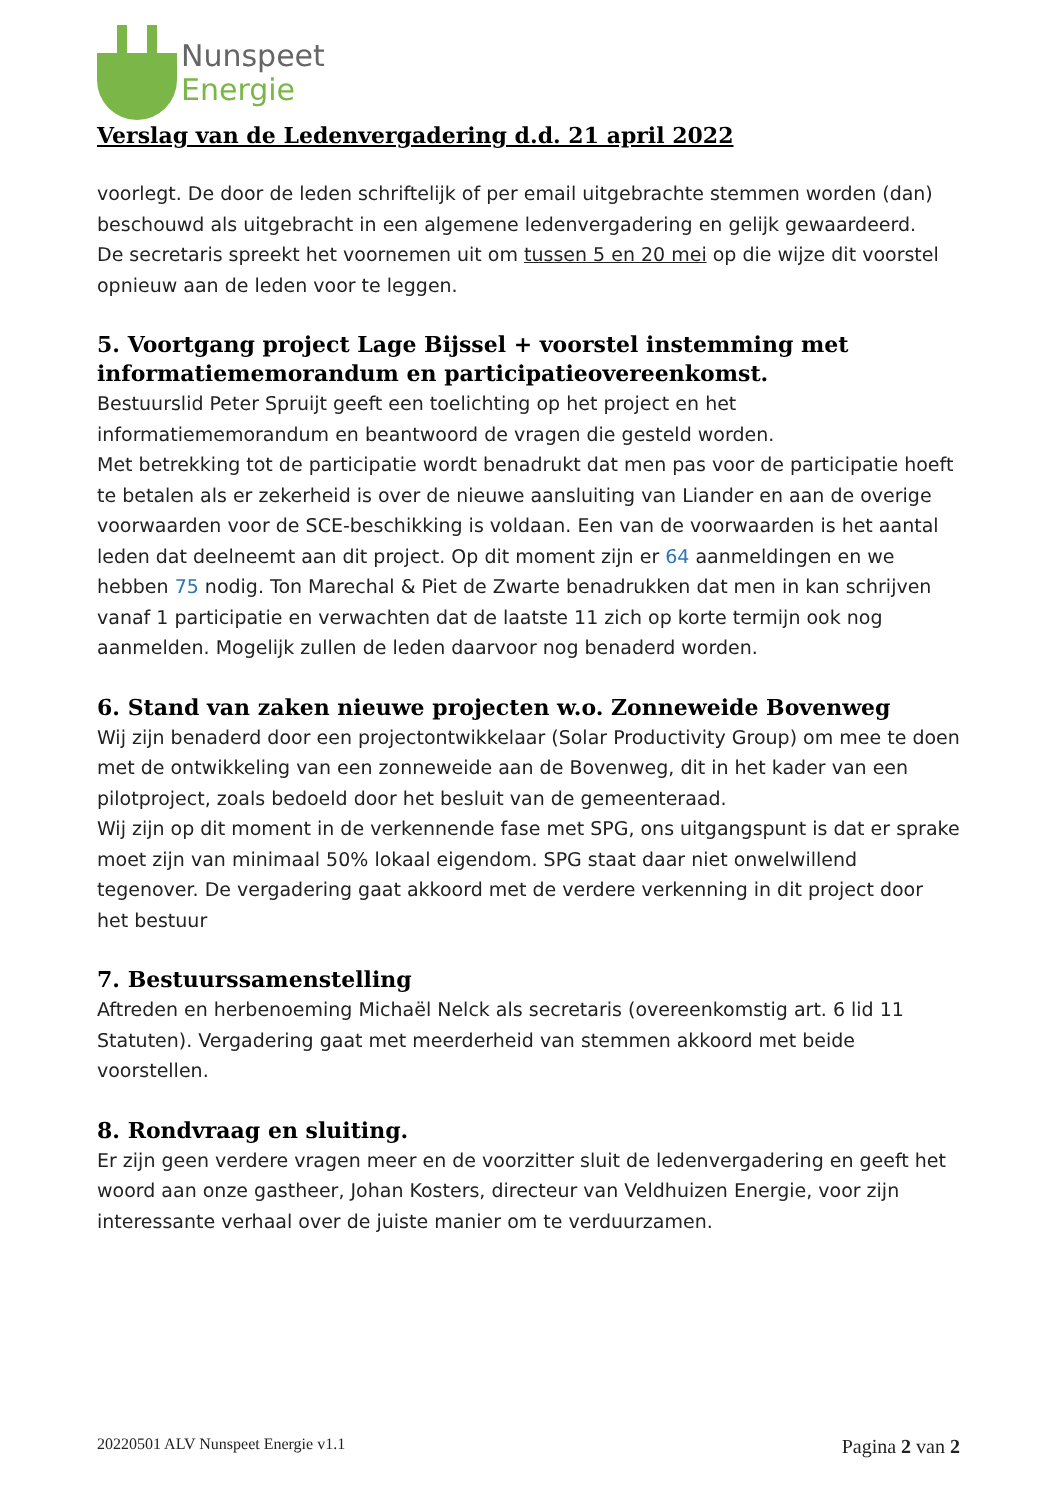Nunspeet
Energie
Verslag van de Ledenvergadering d.d. 21 april 2022
voorlegt. De door de leden schriftelijk of per email uitgebrachte stemmen worden (dan) beschouwd als uitgebracht in een algemene ledenvergadering en gelijk gewaardeerd.
De secretaris spreekt het voornemen uit om tussen 5 en 20 mei op die wijze dit voorstel opnieuw aan de leden voor te leggen.
5. Voortgang project Lage Bijssel + voorstel instemming met informatiememorandum en participatieovereenkomst.
Bestuurslid Peter Spruijt geeft een toelichting op het project en het informatiememorandum en beantwoord de vragen die gesteld worden.
Met betrekking tot de participatie wordt benadrukt dat men pas voor de participatie hoeft te betalen als er zekerheid is over de nieuwe aansluiting van Liander en aan de overige voorwaarden voor de SCE-beschikking is voldaan. Een van de voorwaarden is het aantal leden dat deelneemt aan dit project. Op dit moment zijn er 64 aanmeldingen en we hebben 75 nodig. Ton Marechal & Piet de Zwarte benadrukken dat men in kan schrijven vanaf 1 participatie en verwachten dat de laatste 11 zich op korte termijn ook nog aanmelden. Mogelijk zullen de leden daarvoor nog benaderd worden.
6. Stand van zaken nieuwe projecten w.o. Zonneweide Bovenweg
Wij zijn benaderd door een projectontwikkelaar (Solar Productivity Group) om mee te doen met de ontwikkeling van een zonneweide aan de Bovenweg, dit in het kader van een pilotproject, zoals bedoeld door het besluit van de gemeenteraad.
Wij zijn op dit moment in de verkennende fase met SPG, ons uitgangspunt is dat er sprake moet zijn van minimaal 50% lokaal eigendom. SPG staat daar niet onwelwillend tegenover. De vergadering gaat akkoord met de verdere verkenning in dit project door het bestuur
7. Bestuurssamenstelling
Aftreden en herbenoeming Michaël Nelck als secretaris (overeenkomstig art. 6 lid 11 Statuten). Vergadering gaat met meerderheid van stemmen akkoord met beide voorstellen.
8. Rondvraag en sluiting.
Er zijn geen verdere vragen meer en de voorzitter sluit de ledenvergadering en geeft het woord aan onze gastheer, Johan Kosters, directeur van Veldhuizen Energie, voor zijn interessante verhaal over de juiste manier om te verduurzamen.
20220501 ALV Nunspeet Energie v1.1 Pagina 2 van 2